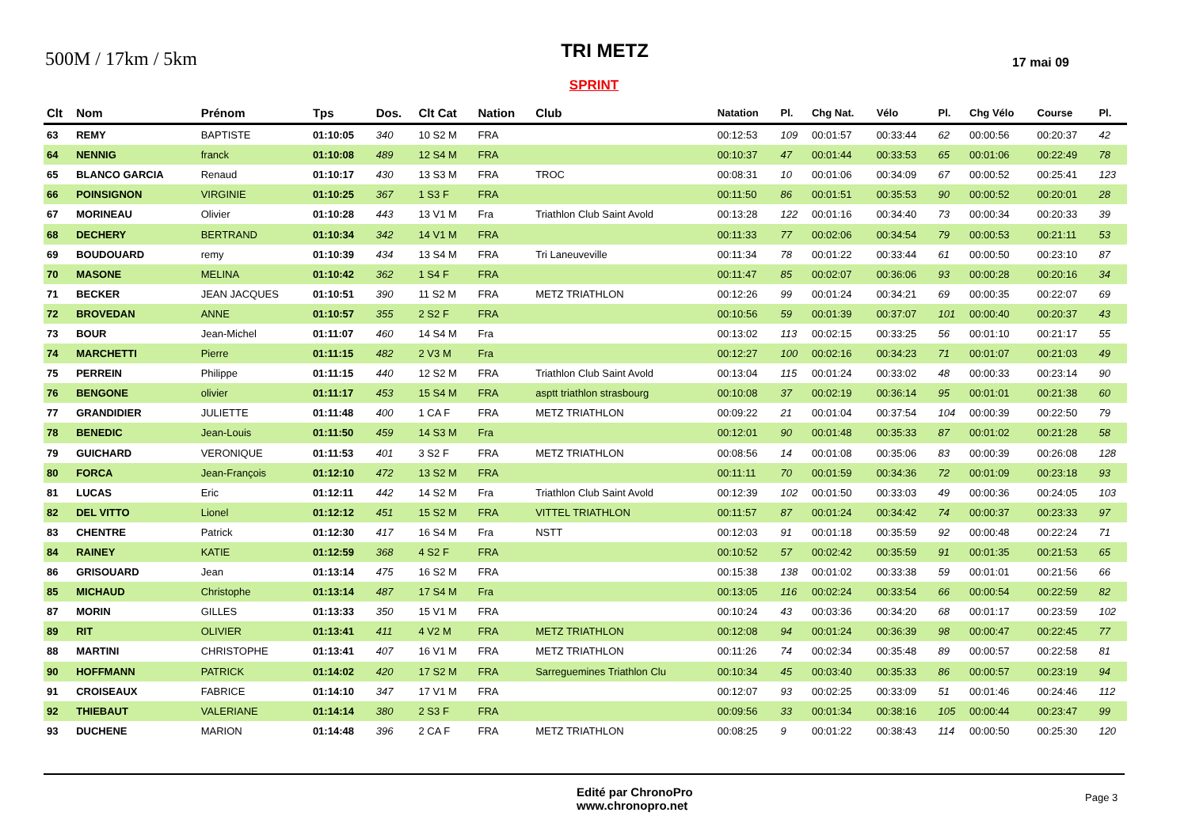500M / 17km / 5km
TRI METZ
17 mai 09
SPRINT
| Clt | Nom | Prénom | Tps | Dos. | Clt Cat | Nation | Club | Natation | Pl. | Chg Nat. | Vélo | Pl. | Chg Vélo | Course | Pl. |
| --- | --- | --- | --- | --- | --- | --- | --- | --- | --- | --- | --- | --- | --- | --- | --- |
| 63 | REMY | BAPTISTE | 01:10:05 | 340 | 10 S2 M | FRA | | 00:12:53 | 109 | 00:01:57 | 00:33:44 | 62 | 00:00:56 | 00:20:37 | 42 |
| 64 | NENNIG | franck | 01:10:08 | 489 | 12 S4 M | FRA | | 00:10:37 | 47 | 00:01:44 | 00:33:53 | 65 | 00:01:06 | 00:22:49 | 78 |
| 65 | BLANCO GARCIA | Renaud | 01:10:17 | 430 | 13 S3 M | FRA | TROC | 00:08:31 | 10 | 00:01:06 | 00:34:09 | 67 | 00:00:52 | 00:25:41 | 123 |
| 66 | POINSIGNON | VIRGINIE | 01:10:25 | 367 | 1 S3 F | FRA | | 00:11:50 | 86 | 00:01:51 | 00:35:53 | 90 | 00:00:52 | 00:20:01 | 28 |
| 67 | MORINEAU | Olivier | 01:10:28 | 443 | 13 V1 M | Fra | Triathlon Club Saint Avold | 00:13:28 | 122 | 00:01:16 | 00:34:40 | 73 | 00:00:34 | 00:20:33 | 39 |
| 68 | DECHERY | BERTRAND | 01:10:34 | 342 | 14 V1 M | FRA | | 00:11:33 | 77 | 00:02:06 | 00:34:54 | 79 | 00:00:53 | 00:21:11 | 53 |
| 69 | BOUDOUARD | remy | 01:10:39 | 434 | 13 S4 M | FRA | Tri Laneuveville | 00:11:34 | 78 | 00:01:22 | 00:33:44 | 61 | 00:00:50 | 00:23:10 | 87 |
| 70 | MASONE | MELINA | 01:10:42 | 362 | 1 S4 F | FRA | | 00:11:47 | 85 | 00:02:07 | 00:36:06 | 93 | 00:00:28 | 00:20:16 | 34 |
| 71 | BECKER | JEAN JACQUES | 01:10:51 | 390 | 11 S2 M | FRA | METZ TRIATHLON | 00:12:26 | 99 | 00:01:24 | 00:34:21 | 69 | 00:00:35 | 00:22:07 | 69 |
| 72 | BROVEDAN | ANNE | 01:10:57 | 355 | 2 S2 F | FRA | | 00:10:56 | 59 | 00:01:39 | 00:37:07 | 101 | 00:00:40 | 00:20:37 | 43 |
| 73 | BOUR | Jean-Michel | 01:11:07 | 460 | 14 S4 M | Fra | | 00:13:02 | 113 | 00:02:15 | 00:33:25 | 56 | 00:01:10 | 00:21:17 | 55 |
| 74 | MARCHETTI | Pierre | 01:11:15 | 482 | 2 V3 M | Fra | | 00:12:27 | 100 | 00:02:16 | 00:34:23 | 71 | 00:01:07 | 00:21:03 | 49 |
| 75 | PERREIN | Philippe | 01:11:15 | 440 | 12 S2 M | FRA | Triathlon Club Saint Avold | 00:13:04 | 115 | 00:01:24 | 00:33:02 | 48 | 00:00:33 | 00:23:14 | 90 |
| 76 | BENGONE | olivier | 01:11:17 | 453 | 15 S4 M | FRA | asptt triathlon strasbourg | 00:10:08 | 37 | 00:02:19 | 00:36:14 | 95 | 00:01:01 | 00:21:38 | 60 |
| 77 | GRANDIDIER | JULIETTE | 01:11:48 | 400 | 1 CA F | FRA | METZ TRIATHLON | 00:09:22 | 21 | 00:01:04 | 00:37:54 | 104 | 00:00:39 | 00:22:50 | 79 |
| 78 | BENEDIC | Jean-Louis | 01:11:50 | 459 | 14 S3 M | Fra | | 00:12:01 | 90 | 00:01:48 | 00:35:33 | 87 | 00:01:02 | 00:21:28 | 58 |
| 79 | GUICHARD | VERONIQUE | 01:11:53 | 401 | 3 S2 F | FRA | METZ TRIATHLON | 00:08:56 | 14 | 00:01:08 | 00:35:06 | 83 | 00:00:39 | 00:26:08 | 128 |
| 80 | FORCA | Jean-François | 01:12:10 | 472 | 13 S2 M | FRA | | 00:11:11 | 70 | 00:01:59 | 00:34:36 | 72 | 00:01:09 | 00:23:18 | 93 |
| 81 | LUCAS | Eric | 01:12:11 | 442 | 14 S2 M | Fra | Triathlon Club Saint Avold | 00:12:39 | 102 | 00:01:50 | 00:33:03 | 49 | 00:00:36 | 00:24:05 | 103 |
| 82 | DEL VITTO | Lionel | 01:12:12 | 451 | 15 S2 M | FRA | VITTEL TRIATHLON | 00:11:57 | 87 | 00:01:24 | 00:34:42 | 74 | 00:00:37 | 00:23:33 | 97 |
| 83 | CHENTRE | Patrick | 01:12:30 | 417 | 16 S4 M | Fra | NSTT | 00:12:03 | 91 | 00:01:18 | 00:35:59 | 92 | 00:00:48 | 00:22:24 | 71 |
| 84 | RAINEY | KATIE | 01:12:59 | 368 | 4 S2 F | FRA | | 00:10:52 | 57 | 00:02:42 | 00:35:59 | 91 | 00:01:35 | 00:21:53 | 65 |
| 86 | GRISOUARD | Jean | 01:13:14 | 475 | 16 S2 M | FRA | | 00:15:38 | 138 | 00:01:02 | 00:33:38 | 59 | 00:01:01 | 00:21:56 | 66 |
| 85 | MICHAUD | Christophe | 01:13:14 | 487 | 17 S4 M | Fra | | 00:13:05 | 116 | 00:02:24 | 00:33:54 | 66 | 00:00:54 | 00:22:59 | 82 |
| 87 | MORIN | GILLES | 01:13:33 | 350 | 15 V1 M | FRA | | 00:10:24 | 43 | 00:03:36 | 00:34:20 | 68 | 00:01:17 | 00:23:59 | 102 |
| 89 | RIT | OLIVIER | 01:13:41 | 411 | 4 V2 M | FRA | METZ TRIATHLON | 00:12:08 | 94 | 00:01:24 | 00:36:39 | 98 | 00:00:47 | 00:22:45 | 77 |
| 88 | MARTINI | CHRISTOPHE | 01:13:41 | 407 | 16 V1 M | FRA | METZ TRIATHLON | 00:11:26 | 74 | 00:02:34 | 00:35:48 | 89 | 00:00:57 | 00:22:58 | 81 |
| 90 | HOFFMANN | PATRICK | 01:14:02 | 420 | 17 S2 M | FRA | Sarreguemines Triathlon Clu | 00:10:34 | 45 | 00:03:40 | 00:35:33 | 86 | 00:00:57 | 00:23:19 | 94 |
| 91 | CROISEAUX | FABRICE | 01:14:10 | 347 | 17 V1 M | FRA | | 00:12:07 | 93 | 00:02:25 | 00:33:09 | 51 | 00:01:46 | 00:24:46 | 112 |
| 92 | THIEBAUT | VALERIANE | 01:14:14 | 380 | 2 S3 F | FRA | | 00:09:56 | 33 | 00:01:34 | 00:38:16 | 105 | 00:00:44 | 00:23:47 | 99 |
| 93 | DUCHENE | MARION | 01:14:48 | 396 | 2 CA F | FRA | METZ TRIATHLON | 00:08:25 | 9 | 00:01:22 | 00:38:43 | 114 | 00:00:50 | 00:25:30 | 120 |
Edité par ChronoPro
www.chronopro.net
Page 3